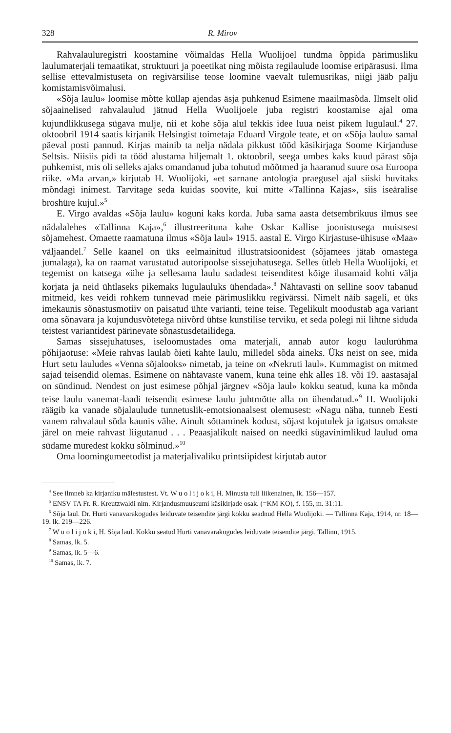328 R. Mirov
Rahvalauluregistri koostamine võimaldas Hella Wuolijoel tundma õppida pärimusliku laulumaterjali temaatikat, struktuuri ja poeetikat ning mõista regilaulude loomise eripärasusi. Ilma sellise ettevalmistuseta on regivärsilise teose loomine vaevalt tulemusrikas, niigi jääb palju komistamisvõimalusi.
«Sõja laulu» loomise mõtte küllap ajendas äsja puhkenud Esimene maailmasõda. Ilmselt olid sõjaainelised rahvalaulud jätnud Hella Wuolijoele juba registri koostamise ajal oma kujundlikkusega sügava mulje, nii et kohe sõja alul tekkis idee luua neist pikem lugulaul.<sup>4</sup> 27. oktoobril 1914 saatis kirjanik Helsingist toimetaja Eduard Virgole teate, et on «Sõja laulu» samal päeval posti pannud. Kirjas mainib ta nelja nädala pikkust tööd käsikirjaga Soome Kirjanduse Seltsis. Niisiis pidi ta tööd alustama hiljemalt 1. oktoobril, seega umbes kaks kuud pärast sõja puhkemist, mis oli selleks ajaks omandanud juba tohutud mõõtmed ja haaranud suure osa Euroopa riike. «Ma arvan,» kirjutab H. Wuolijoki, «et sarnane antologia praegusel ajal siiski huvitaks mõndagi inimest. Tarvitage seda kuidas soovite, kui mitte «Tallinna Kajas», siis iseäralise broshüre kujul.»<sup>5</sup>
E. Virgo avaldas «Sõja laulu» koguni kaks korda. Juba sama aasta detsembrikuus ilmus see nädalalehes «Tallinna Kaja»,<sup>6</sup> illustreerituna kahe Oskar Kallise joonistusega muistsest sõjamehest. Omaette raamatuna ilmus «Sõja laul» 1915. aastal E. Virgo Kirjastuse-ühisuse «Maa» väljaandel.<sup>7</sup> Selle kaanel on üks eelmainitud illustratsioonidest (sõjamees jätab omastega jumalaga), ka on raamat varustatud autoripoolse sissejuhatusega. Selles ütleb Hella Wuolijoki, et tegemist on katsega «ühe ja sellesama laulu sadadest teisenditest kõige ilusamaid kohti välja korjata ja neid ühtlaseks pikemaks lugulauluks ühendada».<sup>8</sup> Nähtavasti on selline soov tabanud mitmeid, kes veidi rohkem tunnevad meie pärimuslikku regivärssi. Nimelt näib sageli, et üks imekaunis sõnastusmotiiv on paisatud ühte varianti, teine teise. Tegelikult moodustab aga variant oma sõnavara ja kujundusvõtetega niivõrd ühtse kunstilise terviku, et seda polegi nii lihtne siduda teistest variantidest pärinevate sõnastusdetailidega.
Samas sissejuhatuses, iseloomustades oma materjali, annab autor kogu laulurühma põhijaotuse: «Meie rahvas laulab õieti kahte laulu, milledel sõda aineks. Üks neist on see, mida Hurt setu lauludes «Venna sõjalooks» nimetab, ja teine on «Nekruti laul». Kummagist on mitmed sajad teisendid olemas. Esimene on nähtavaste vanem, kuna teine ehk alles 18. või 19. aastasajal on sündinud. Nendest on just esimese põhjal järgnev «Sõja laul» kokku seatud, kuna ka mõnda teise laulu vanemat-laadi teisendit esimese laulu juhtmõtte alla on ühendatud.»<sup>9</sup> H. Wuolijoki räägib ka vanade sõjalaulude tunnetuslik-emotsionaalsest olemusest: «Nagu näha, tunneb Eesti vanem rahvalaul sõda kaunis vähe. Ainult sõttaminek kodust, sõjast kojutulek ja igatsus omakste järel on meie rahvast liigutanud . . . Peaasjalikult naised on needki sügavinimlikud laulud oma südame muredest kokku sõlminud.»<sup>10</sup>
Oma loomingumeetodist ja materjalivaliku printsiipidest kirjutab autor
<sup>4</sup> See ilmneb ka kirjaniku mälestustest. Vt. W u o l i j o k i, H. Minusta tuli liikenainen, lk. 156—157.
<sup>5</sup> ENSV TA Fr. R. Kreutzwaldi nim. Kirjandusmuuseumi käsikirjade osak. (=KM KO), f. 155, m. 31:11.
<sup>6</sup> Sõja laul. Dr. Hurti vanavarakogudes leiduvate teisendite järgi kokku seadnud Hella Wuolijoki. — Tallinna Kaja, 1914, nr. 18—19. lk. 219—226.
<sup>7</sup> W u o l i j o k i, H. Sõja laul. Kokku seatud Hurti vanavarakogudes leiduvate teisendite järgi. Tallinn, 1915.
<sup>8</sup> Samas, lk. 5.
<sup>9</sup> Samas, lk. 5—6.
<sup>10</sup> Samas, lk. 7.